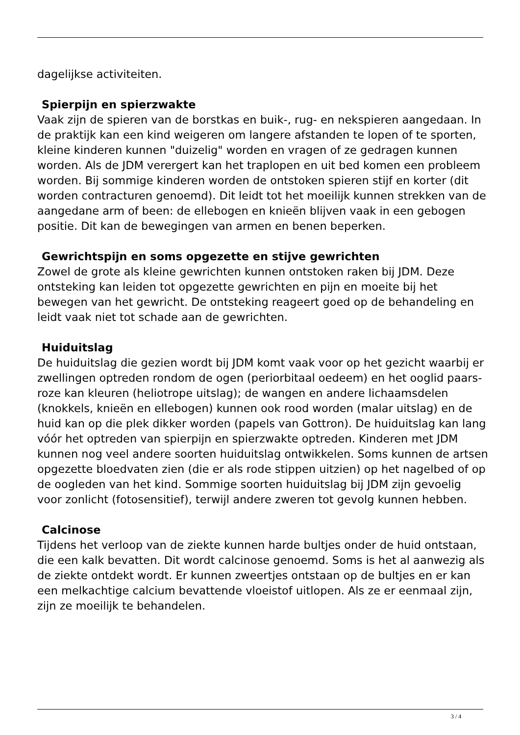dagelijkse activiteiten.
Spierpijn en spierzwakte
Vaak zijn de spieren van de borstkas en buik-, rug- en nekspieren aangedaan. In de praktijk kan een kind weigeren om langere afstanden te lopen of te sporten, kleine kinderen kunnen "duizelig" worden en vragen of ze gedragen kunnen worden. Als de JDM verergert kan het traplopen en uit bed komen een probleem worden. Bij sommige kinderen worden de ontstoken spieren stijf en korter (dit worden contracturen genoemd). Dit leidt tot het moeilijk kunnen strekken van de aangedane arm of been: de ellebogen en knieën blijven vaak in een gebogen positie. Dit kan de bewegingen van armen en benen beperken.
Gewrichtspijn en soms opgezette en stijve gewrichten
Zowel de grote als kleine gewrichten kunnen ontstoken raken bij JDM. Deze ontsteking kan leiden tot opgezette gewrichten en pijn en moeite bij het bewegen van het gewricht. De ontsteking reageert goed op de behandeling en leidt vaak niet tot schade aan de gewrichten.
Huiduitslag
De huiduitslag die gezien wordt bij JDM komt vaak voor op het gezicht waarbij er zwellingen optreden rondom de ogen (periorbitaal oedeem) en het ooglid paars-roze kan kleuren (heliotrope uitslag); de wangen en andere lichaamsdelen (knokkels, knieën en ellebogen) kunnen ook rood worden (malar uitslag) en de huid kan op die plek dikker worden (papels van Gottron). De huiduitslag kan lang vóór het optreden van spierpijn en spierzwakte optreden. Kinderen met JDM kunnen nog veel andere soorten huiduitslag ontwikkelen. Soms kunnen de artsen opgezette bloedvaten zien (die er als rode stippen uitzien) op het nagelbed of op de oogleden van het kind. Sommige soorten huiduitslag bij JDM zijn gevoelig voor zonlicht (fotosensitief), terwijl andere zweren tot gevolg kunnen hebben.
Calcinose
Tijdens het verloop van de ziekte kunnen harde bultjes onder de huid ontstaan, die een kalk bevatten. Dit wordt calcinose genoemd. Soms is het al aanwezig als de ziekte ontdekt wordt. Er kunnen zweertjes ontstaan op de bultjes en er kan een melkachtige calcium bevattende vloeistof uitlopen. Als ze er eenmaal zijn, zijn ze moeilijk te behandelen.
3 / 4